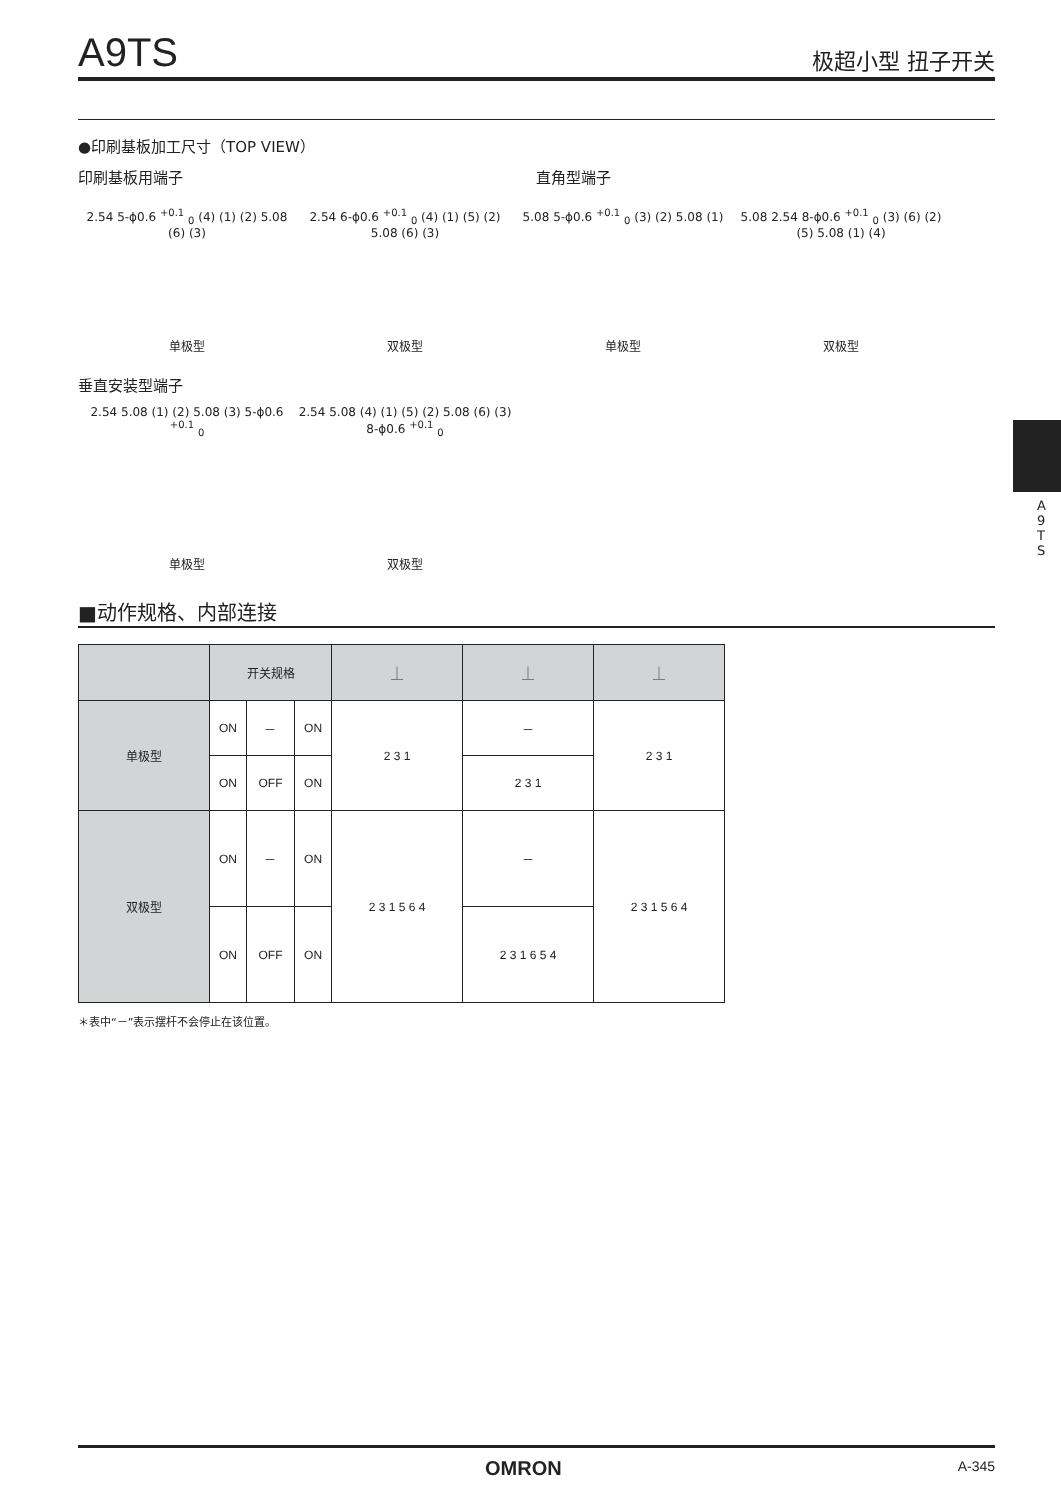A9TS 极超小型 扭子开关
●印刷基板加工尺寸（TOP VIEW）
印刷基板用端子 直角型端子
2.54 5-ϕ0.6 <sup>+0.1</sup> <sub>0</sub> (4) (1) (2) 5.08 (6) (3)
单极型
2.54 6-ϕ0.6 <sup>+0.1</sup> <sub>0</sub> (4) (1) (5) (2) 5.08 (6) (3)
双极型
5.08 5-ϕ0.6 <sup>+0.1</sup> <sub>0</sub> (3) (2) 5.08 (1)
单极型
5.08 2.54 8-ϕ0.6 <sup>+0.1</sup> <sub>0</sub> (3) (6) (2) (5) 5.08 (1) (4)
双极型
垂直安装型端子
2.54 5.08 (1) (2) 5.08 (3) 5-ϕ0.6 <sup>+0.1</sup> <sub>0</sub>
单极型
2.54 5.08 (4) (1) (5) (2) 5.08 (6) (3) 8-ϕ0.6 <sup>+0.1</sup> <sub>0</sub>
双极型
A 9 T S
■动作规格、内部连接
| | 开关规格 | | | ⏊ | ⏊ | ⏊ |
| --- | --- | --- | --- | --- | --- | --- |
| 单极型 | ON | － | ON | 2 3 1 | － | 2 3 1 |
| | ON | OFF | ON | | 2 3 1 | |
| 双极型 | ON | － | ON | 2 3 1 5 6 4 | － | 2 3 1 5 6 4 |
| | ON | OFF | ON | | 2 3 1 6 5 4 | |
＊表中“－”表示摆杆不会停止在该位置。
OMRON A-345